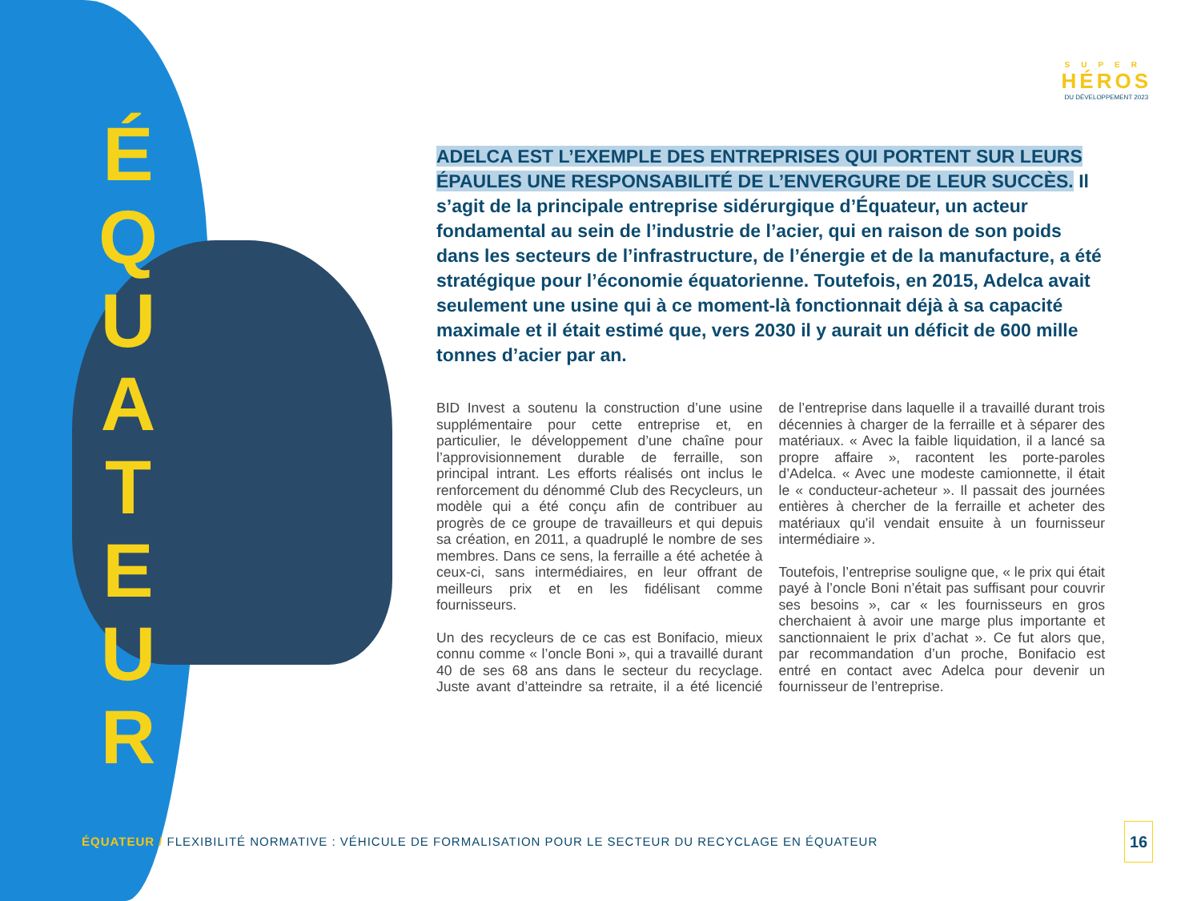É
Q
U
A
T
E
U
R
SUPER
HÉROS
DU DÉVELOPPEMENT 2023
ADELCA EST L’EXEMPLE DES ENTREPRISES QUI PORTENT SUR LEURS ÉPAULES UNE RESPONSABILITÉ DE L’ENVERGURE DE LEUR SUCCÈS. Il s’agit de la principale entreprise sidérurgique d’Équateur, un acteur fondamental au sein de l’industrie de l’acier, qui en raison de son poids dans les secteurs de l’infrastructure, de l’énergie et de la manufacture, a été stratégique pour l’économie équatorienne. Toutefois, en 2015, Adelca avait seulement une usine qui à ce moment-là fonctionnait déjà à sa capacité maximale et il était estimé que, vers 2030 il y aurait un déficit de 600 mille tonnes d’acier par an.
BID Invest a soutenu la construction d’une usine supplémentaire pour cette entreprise et, en particulier, le développement d’une chaîne pour l’approvisionnement durable de ferraille, son principal intrant. Les efforts réalisés ont inclus le renforcement du dénommé Club des Recycleurs, un modèle qui a été conçu afin de contribuer au progrès de ce groupe de travailleurs et qui depuis sa création, en 2011, a quadruplé le nombre de ses membres. Dans ce sens, la ferraille a été achetée à ceux-ci, sans intermédiaires, en leur offrant de meilleurs prix et en les fidélisant comme fournisseurs.
Un des recycleurs de ce cas est Bonifacio, mieux connu comme « l’oncle Boni », qui a travaillé durant 40 de ses 68 ans dans le secteur du recyclage. Juste avant d’atteindre sa retraite, il a été licencié de l’entreprise dans laquelle il a travaillé durant trois décennies à charger de la ferraille et à séparer des matériaux. « Avec la faible liquidation, il a lancé sa propre affaire », racontent les porte-paroles d’Adelca. « Avec une modeste camionnette, il était le « conducteur-acheteur ». Il passait des journées entières à chercher de la ferraille et acheter des matériaux qu’il vendait ensuite à un fournisseur intermédiaire ».
Toutefois, l’entreprise souligne que, « le prix qui était payé à l’oncle Boni n’était pas suffisant pour couvrir ses besoins », car « les fournisseurs en gros cherchaient à avoir une marge plus importante et sanctionnaient le prix d’achat ». Ce fut alors que, par recommandation d’un proche, Bonifacio est entré en contact avec Adelca pour devenir un fournisseur de l’entreprise.
ÉQUATEUR / FLEXIBILITÉ NORMATIVE : VÉHICULE DE FORMALISATION POUR LE SECTEUR DU RECYCLAGE EN ÉQUATEUR
16